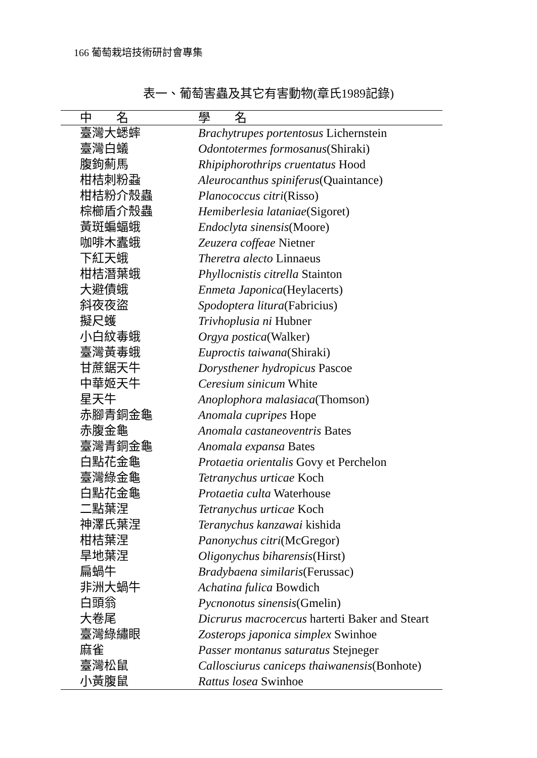166 葡萄栽培技術研討會專集
表一、葡萄害蟲及其它有害動物(章氏1989記錄)
| 中 名 | 學 名 |
| --- | --- |
| 臺灣大蟋蟀 | Brachytrupes portentosus Lichernstein |
| 臺灣白蟻 | Odontotermes formosanus (Shiraki) |
| 腹鉤薊馬 | Rhipiphorothrips cruentatus Hood |
| 柑桔刺粉蝨 | Aleurocanthus spiniferus (Quaintance) |
| 柑桔粉介殼蟲 | Planococcus citri (Risso) |
| 棕櫛盾介殼蟲 | Hemiberlesia lataniae (Sigoret) |
| 黃斑蝙蝠蛾 | Endoclyta sinensis (Moore) |
| 咖啡木蠹蛾 | Zeuzera coffeae Nietner |
| 下紅天蛾 | Theretra alecto Linnaeus |
| 柑桔潛葉蛾 | Phyllocnistis citrella Stainton |
| 大避債蛾 | Enmeta Japonica (Heylacerts) |
| 斜夜夜盜 | Spodoptera litura (Fabricius) |
| 擬尺蠖 | Trivhoplusia ni Hubner |
| 小白紋毒蛾 | Orgya postica (Walker) |
| 臺灣黃毒蛾 | Euproctis taiwana (Shiraki) |
| 甘蔗鋸天牛 | Dorysthener hydropicus Pascoe |
| 中華姬天牛 | Ceresium sinicum White |
| 星天牛 | Anoplophora malasiaca (Thomson) |
| 赤腳青銅金龜 | Anomala cupripes Hope |
| 赤腹金龜 | Anomala castaneoventris Bates |
| 臺灣青銅金龜 | Anomala expansa Bates |
| 白點花金龜 | Protaetia orientalis Govy et Perchelon |
| 臺灣綠金龜 | Tetranychus urticae Koch |
| 白點花金龜 | Protaetia culta Waterhouse |
| 二點葉涅 | Tetranychus urticae Koch |
| 神澤氏葉涅 | Teranychus kanzawai kishida |
| 柑桔葉涅 | Panonychus citri (McGregor) |
| 旱地葉涅 | Oligonychus biharensis (Hirst) |
| 扁蝸牛 | Bradybaena similaris (Ferussac) |
| 非洲大蝸牛 | Achatina fulica Bowdich |
| 白頭翁 | Pycnonotus sinensis (Gmelin) |
| 大卷尾 | Dicrurus macrocercus harterti Baker and Steart |
| 臺灣綠繡眼 | Zosterops japonica simplex Swinhoe |
| 麻雀 | Passer montanus saturatus Stejneger |
| 臺灣松鼠 | Callosciurus caniceps thaiwanensis (Bonhote) |
| 小黃腹鼠 | Rattus losea Swinhoe |